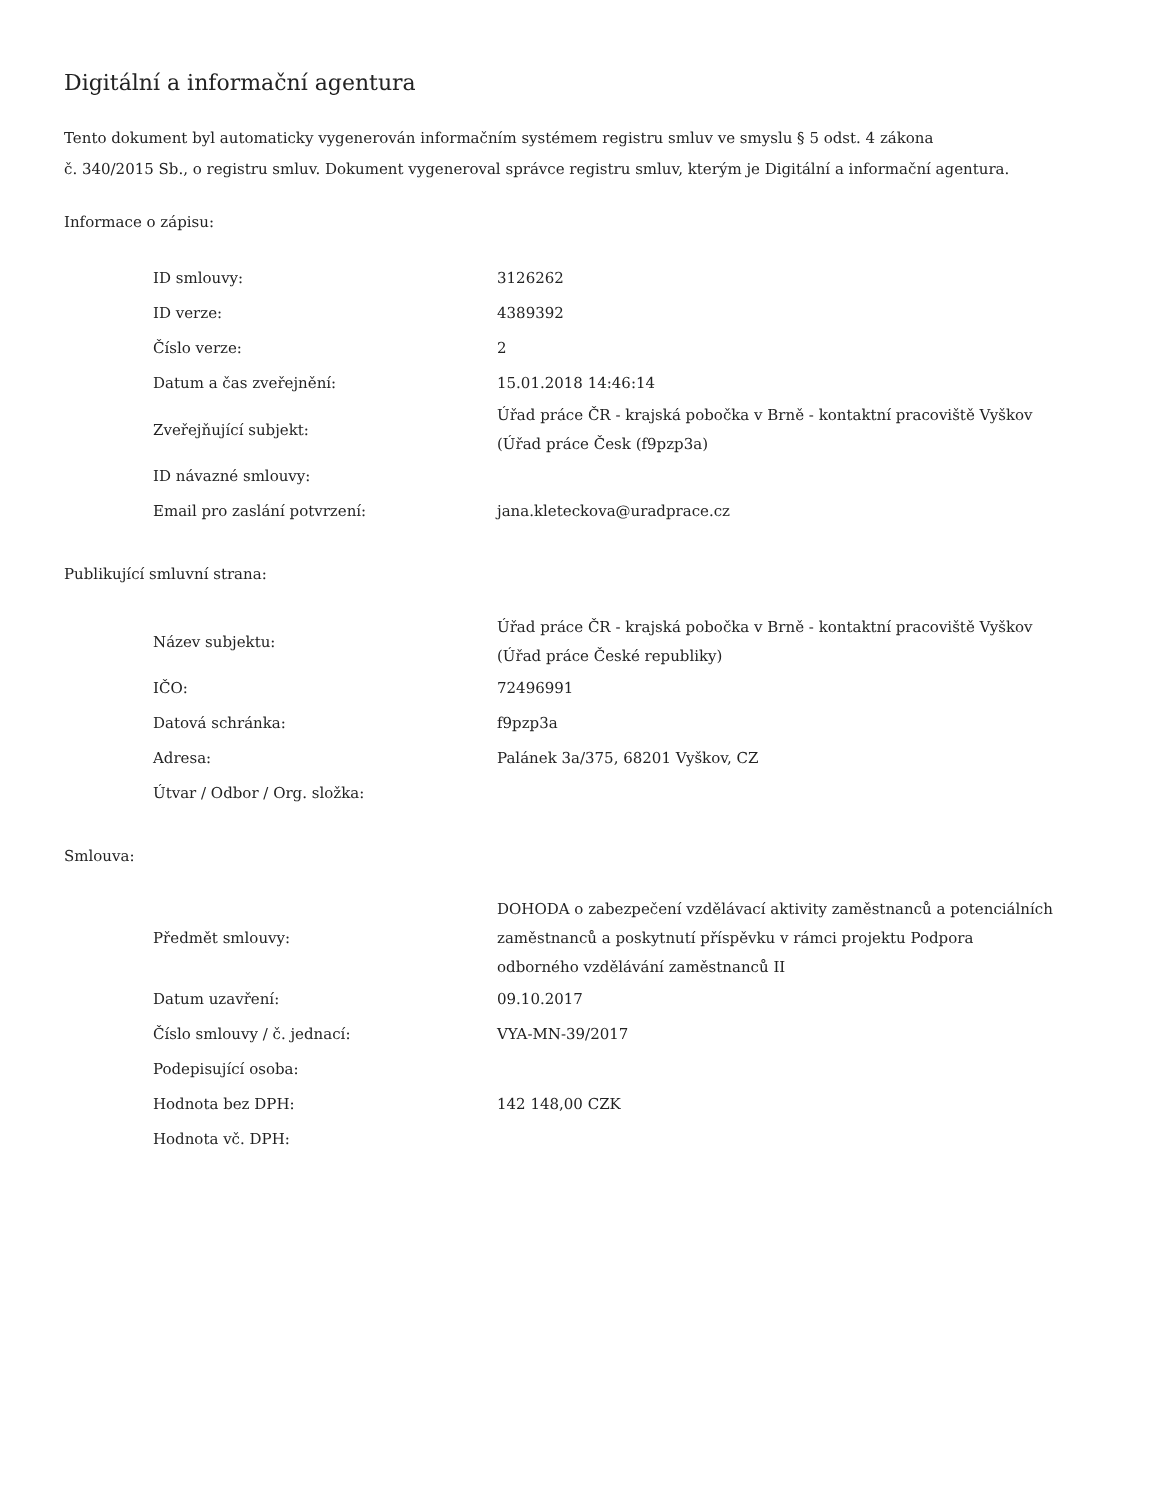Digitální a informační agentura
Tento dokument byl automaticky vygenerován informačním systémem registru smluv ve smyslu § 5 odst. 4 zákona
č. 340/2015 Sb., o registru smluv. Dokument vygeneroval správce registru smluv, kterým je Digitální a informační agentura.
Informace o zápisu:
| ID smlouvy: | 3126262 |
| ID verze: | 4389392 |
| Číslo verze: | 2 |
| Datum a čas zveřejnění: | 15.01.2018 14:46:14 |
| Zveřejňující subjekt: | Úřad práce ČR - krajská pobočka v Brně - kontaktní pracoviště Vyškov (Úřad práce Česk (f9pzp3a) |
| ID návazné smlouvy: | |
| Email pro zaslání potvrzení: | jana.kleteckova@uradprace.cz |
Publikující smluvní strana:
| Název subjektu: | Úřad práce ČR - krajská pobočka v Brně - kontaktní pracoviště Vyškov (Úřad práce České republiky) |
| IČO: | 72496991 |
| Datová schránka: | f9pzp3a |
| Adresa: | Palánek 3a/375, 68201 Vyškov, CZ |
| Útvar / Odbor / Org. složka: | |
Smlouva:
| Předmět smlouvy: | DOHODA o zabezpečení vzdělávací aktivity zaměstnanců a potenciálních zaměstnanců a poskytnutí příspěvku v rámci projektu Podpora odborného vzdělávání zaměstnanců II |
| Datum uzavření: | 09.10.2017 |
| Číslo smlouvy / č. jednací: | VYA-MN-39/2017 |
| Podepisující osoba: | |
| Hodnota bez DPH: | 142 148,00 CZK |
| Hodnota vč. DPH: | |